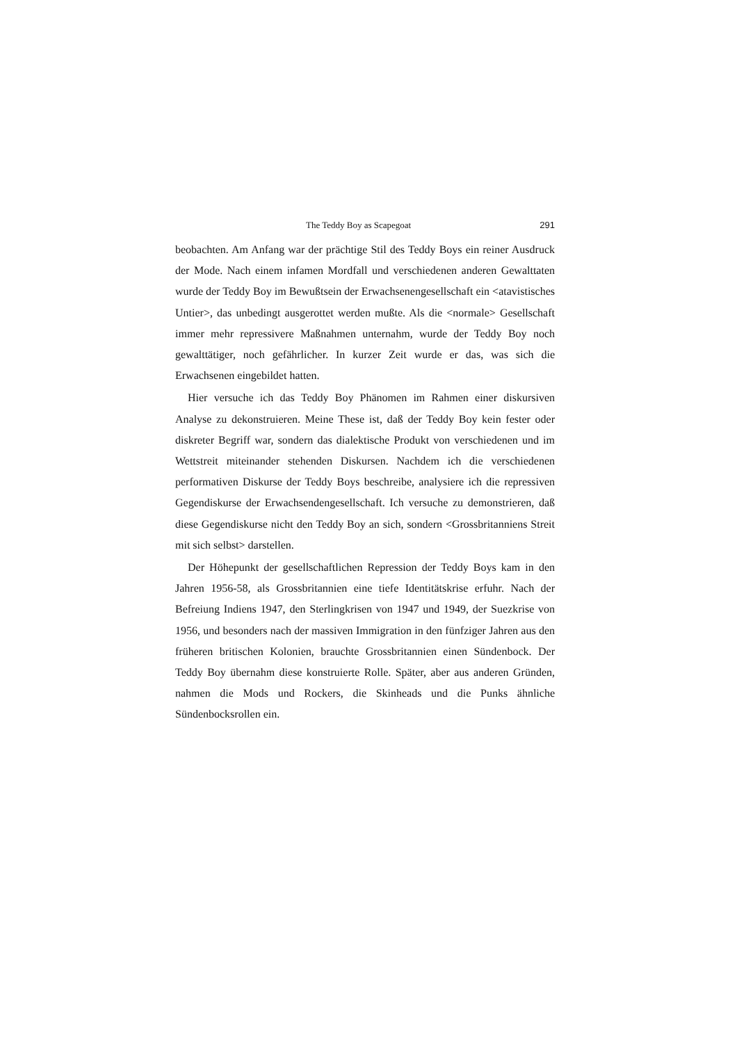The Teddy Boy as Scapegoat 291
beobachten. Am Anfang war der prächtige Stil des Teddy Boys ein reiner Ausdruck der Mode. Nach einem infamen Mordfall und verschiedenen anderen Gewalttaten wurde der Teddy Boy im Bewußtsein der Erwachsenengesellschaft ein <atavistisches Untier>, das unbedingt ausgerottet werden mußte. Als die <normale> Gesellschaft immer mehr repressivere Maßnahmen unternahm, wurde der Teddy Boy noch gewalttätiger, noch gefährlicher. In kurzer Zeit wurde er das, was sich die Erwachsenen eingebildet hatten.
Hier versuche ich das Teddy Boy Phänomen im Rahmen einer diskursiven Analyse zu dekonstruieren. Meine These ist, daß der Teddy Boy kein fester oder diskreter Begriff war, sondern das dialektische Produkt von verschiedenen und im Wettstreit miteinander stehenden Diskursen. Nachdem ich die verschiedenen performativen Diskurse der Teddy Boys beschreibe, analysiere ich die repressiven Gegendiskurse der Erwachsendengesellschaft. Ich versuche zu demonstrieren, daß diese Gegendiskurse nicht den Teddy Boy an sich, sondern <Grossbritanniens Streit mit sich selbst> darstellen.
Der Höhepunkt der gesellschaftlichen Repression der Teddy Boys kam in den Jahren 1956-58, als Grossbritannien eine tiefe Identitätskrise erfuhr. Nach der Befreiung Indiens 1947, den Sterlingkrisen von 1947 und 1949, der Suezkrise von 1956, und besonders nach der massiven Immigration in den fünfziger Jahren aus den früheren britischen Kolonien, brauchte Grossbritannien einen Sündenbock. Der Teddy Boy übernahm diese konstruierte Rolle. Später, aber aus anderen Gründen, nahmen die Mods und Rockers, die Skinheads und die Punks ähnliche Sündenbocksrollen ein.